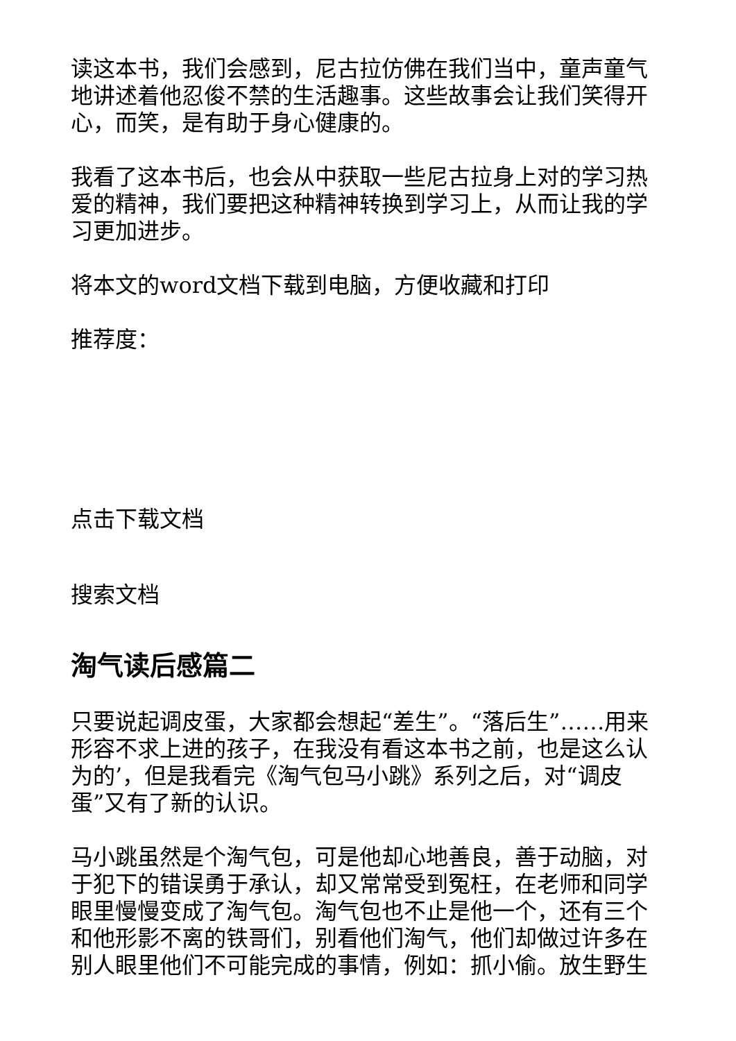读这本书，我们会感到，尼古拉仿佛在我们当中，童声童气地讲述着他忍俊不禁的生活趣事。这些故事会让我们笑得开心，而笑，是有助于身心健康的。
我看了这本书后，也会从中获取一些尼古拉身上对的学习热爱的精神，我们要把这种精神转换到学习上，从而让我的学习更加进步。
将本文的word文档下载到电脑，方便收藏和打印
推荐度：
点击下载文档
搜索文档
淘气读后感篇二
只要说起调皮蛋，大家都会想起“差生”。“落后生”……用来形容不求上进的孩子，在我没有看这本书之前，也是这么认为的’，但是我看完《淘气包马小跳》系列之后，对“调皮蛋”又有了新的认识。
马小跳虽然是个淘气包，可是他却心地善良，善于动脑，对于犯下的错误勇于承认，却又常常受到冤枉，在老师和同学眼里慢慢变成了淘气包。淘气包也不止是他一个，还有三个和他形影不离的铁哥们，别看他们淘气，他们却做过许多在别人眼里他们不可能完成的事情，例如：抓小偷。放生野生